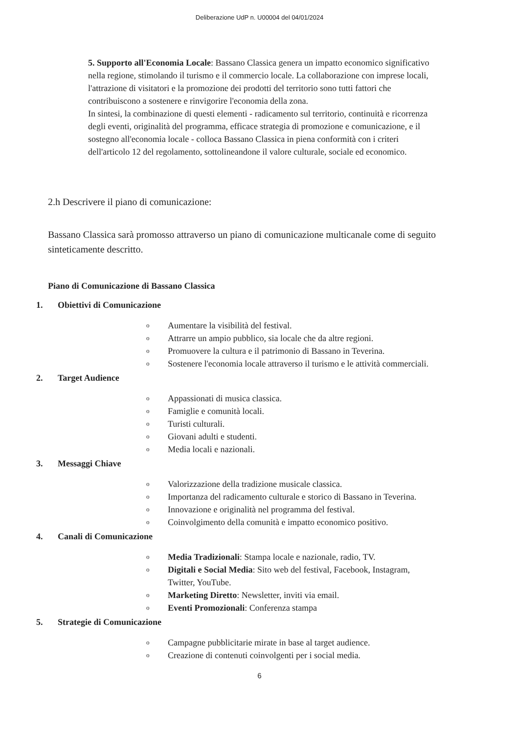Deliberazione UdP n. U00004 del 04/01/2024
5. Supporto all'Economia Locale: Bassano Classica genera un impatto economico significativo nella regione, stimolando il turismo e il commercio locale. La collaborazione con imprese locali, l'attrazione di visitatori e la promozione dei prodotti del territorio sono tutti fattori che contribuiscono a sostenere e rinvigorire l'economia della zona.
In sintesi, la combinazione di questi elementi - radicamento sul territorio, continuità e ricorrenza degli eventi, originalità del programma, efficace strategia di promozione e comunicazione, e il sostegno all'economia locale - colloca Bassano Classica in piena conformità con i criteri dell'articolo 12 del regolamento, sottolineandone il valore culturale, sociale ed economico.
2.h Descrivere il piano di comunicazione:
Bassano Classica sarà promosso attraverso un piano di comunicazione multicanale come di seguito sinteticamente descritto.
Piano di Comunicazione di Bassano Classica
1. Obiettivi di Comunicazione
o Aumentare la visibilità del festival.
o Attrarre un ampio pubblico, sia locale che da altre regioni.
o Promuovere la cultura e il patrimonio di Bassano in Teverina.
o Sostenere l'economia locale attraverso il turismo e le attività commerciali.
2. Target Audience
o Appassionati di musica classica.
o Famiglie e comunità locali.
o Turisti culturali.
o Giovani adulti e studenti.
o Media locali e nazionali.
3. Messaggi Chiave
o Valorizzazione della tradizione musicale classica.
o Importanza del radicamento culturale e storico di Bassano in Teverina.
o Innovazione e originalità nel programma del festival.
o Coinvolgimento della comunità e impatto economico positivo.
4. Canali di Comunicazione
o Media Tradizionali: Stampa locale e nazionale, radio, TV.
o Digitali e Social Media: Sito web del festival, Facebook, Instagram, Twitter, YouTube.
o Marketing Diretto: Newsletter, inviti via email.
o Eventi Promozionali: Conferenza stampa
5. Strategie di Comunicazione
o Campagne pubblicitarie mirate in base al target audience.
o Creazione di contenuti coinvolgenti per i social media.
6